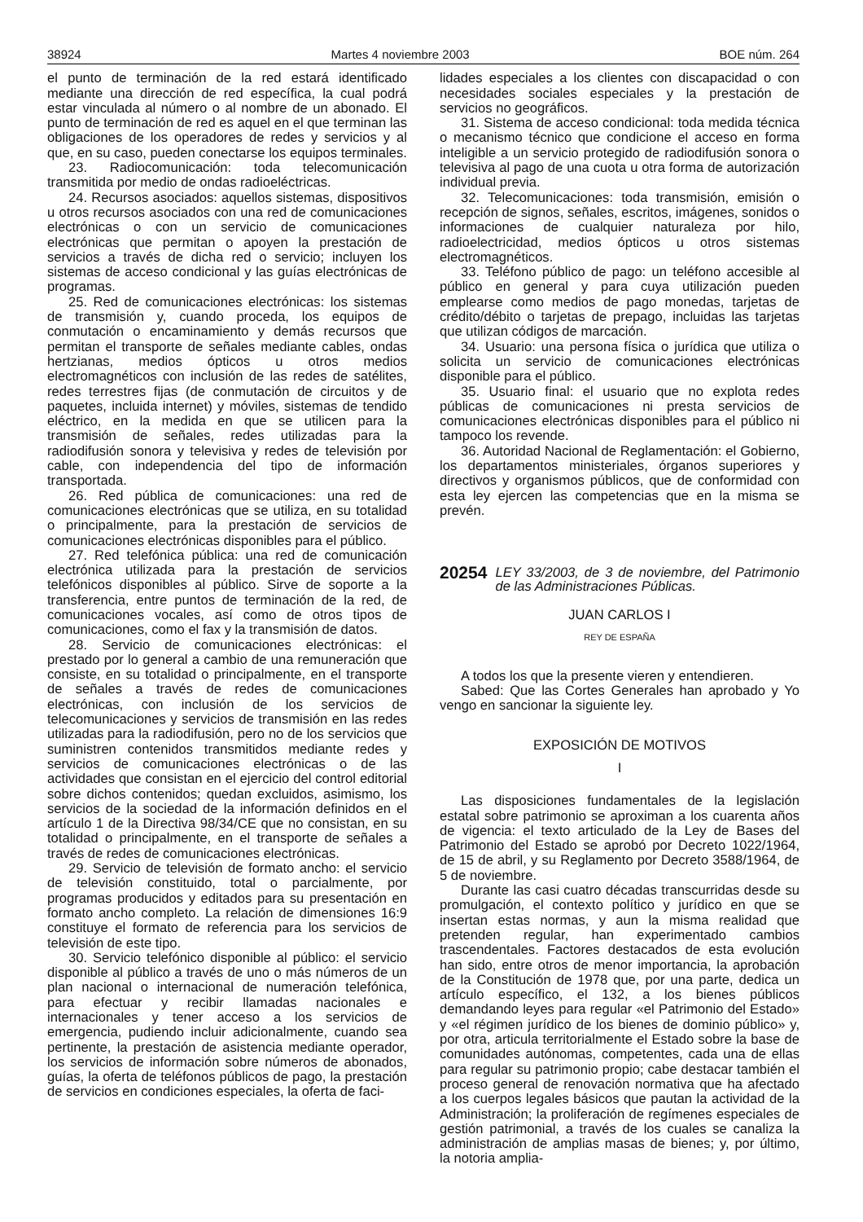38924 Martes 4 noviembre 2003 BOE núm. 264
el punto de terminación de la red estará identificado mediante una dirección de red específica, la cual podrá estar vinculada al número o al nombre de un abonado. El punto de terminación de red es aquel en el que terminan las obligaciones de los operadores de redes y servicios y al que, en su caso, pueden conectarse los equipos terminales.
23. Radiocomunicación: toda telecomunicación transmitida por medio de ondas radioeléctricas.
24. Recursos asociados: aquellos sistemas, dispositivos u otros recursos asociados con una red de comunicaciones electrónicas o con un servicio de comunicaciones electrónicas que permitan o apoyen la prestación de servicios a través de dicha red o servicio; incluyen los sistemas de acceso condicional y las guías electrónicas de programas.
25. Red de comunicaciones electrónicas: los sistemas de transmisión y, cuando proceda, los equipos de conmutación o encaminamiento y demás recursos que permitan el transporte de señales mediante cables, ondas hertzianas, medios ópticos u otros medios electromagnéticos con inclusión de las redes de satélites, redes terrestres fijas (de conmutación de circuitos y de paquetes, incluida internet) y móviles, sistemas de tendido eléctrico, en la medida en que se utilicen para la transmisión de señales, redes utilizadas para la radiodifusión sonora y televisiva y redes de televisión por cable, con independencia del tipo de información transportada.
26. Red pública de comunicaciones: una red de comunicaciones electrónicas que se utiliza, en su totalidad o principalmente, para la prestación de servicios de comunicaciones electrónicas disponibles para el público.
27. Red telefónica pública: una red de comunicación electrónica utilizada para la prestación de servicios telefónicos disponibles al público. Sirve de soporte a la transferencia, entre puntos de terminación de la red, de comunicaciones vocales, así como de otros tipos de comunicaciones, como el fax y la transmisión de datos.
28. Servicio de comunicaciones electrónicas: el prestado por lo general a cambio de una remuneración que consiste, en su totalidad o principalmente, en el transporte de señales a través de redes de comunicaciones electrónicas, con inclusión de los servicios de telecomunicaciones y servicios de transmisión en las redes utilizadas para la radiodifusión, pero no de los servicios que suministren contenidos transmitidos mediante redes y servicios de comunicaciones electrónicas o de las actividades que consistan en el ejercicio del control editorial sobre dichos contenidos; quedan excluidos, asimismo, los servicios de la sociedad de la información definidos en el artículo 1 de la Directiva 98/34/CE que no consistan, en su totalidad o principalmente, en el transporte de señales a través de redes de comunicaciones electrónicas.
29. Servicio de televisión de formato ancho: el servicio de televisión constituido, total o parcialmente, por programas producidos y editados para su presentación en formato ancho completo. La relación de dimensiones 16:9 constituye el formato de referencia para los servicios de televisión de este tipo.
30. Servicio telefónico disponible al público: el servicio disponible al público a través de uno o más números de un plan nacional o internacional de numeración telefónica, para efectuar y recibir llamadas nacionales e internacionales y tener acceso a los servicios de emergencia, pudiendo incluir adicionalmente, cuando sea pertinente, la prestación de asistencia mediante operador, los servicios de información sobre números de abonados, guías, la oferta de teléfonos públicos de pago, la prestación de servicios en condiciones especiales, la oferta de faci-
lidades especiales a los clientes con discapacidad o con necesidades sociales especiales y la prestación de servicios no geográficos.
31. Sistema de acceso condicional: toda medida técnica o mecanismo técnico que condicione el acceso en forma inteligible a un servicio protegido de radiodifusión sonora o televisiva al pago de una cuota u otra forma de autorización individual previa.
32. Telecomunicaciones: toda transmisión, emisión o recepción de signos, señales, escritos, imágenes, sonidos o informaciones de cualquier naturaleza por hilo, radioelectricidad, medios ópticos u otros sistemas electromagnéticos.
33. Teléfono público de pago: un teléfono accesible al público en general y para cuya utilización pueden emplearse como medios de pago monedas, tarjetas de crédito/débito o tarjetas de prepago, incluidas las tarjetas que utilizan códigos de marcación.
34. Usuario: una persona física o jurídica que utiliza o solicita un servicio de comunicaciones electrónicas disponible para el público.
35. Usuario final: el usuario que no explota redes públicas de comunicaciones ni presta servicios de comunicaciones electrónicas disponibles para el público ni tampoco los revende.
36. Autoridad Nacional de Reglamentación: el Gobierno, los departamentos ministeriales, órganos superiores y directivos y organismos públicos, que de conformidad con esta ley ejercen las competencias que en la misma se prevén.
20254 LEY 33/2003, de 3 de noviembre, del Patrimonio de las Administraciones Públicas.
JUAN CARLOS I
REY DE ESPAÑA
A todos los que la presente vieren y entendieren.
Sabed: Que las Cortes Generales han aprobado y Yo vengo en sancionar la siguiente ley.
EXPOSICIÓN DE MOTIVOS
I
Las disposiciones fundamentales de la legislación estatal sobre patrimonio se aproximan a los cuarenta años de vigencia: el texto articulado de la Ley de Bases del Patrimonio del Estado se aprobó por Decreto 1022/1964, de 15 de abril, y su Reglamento por Decreto 3588/1964, de 5 de noviembre.
Durante las casi cuatro décadas transcurridas desde su promulgación, el contexto político y jurídico en que se insertan estas normas, y aun la misma realidad que pretenden regular, han experimentado cambios trascendentales. Factores destacados de esta evolución han sido, entre otros de menor importancia, la aprobación de la Constitución de 1978 que, por una parte, dedica un artículo específico, el 132, a los bienes públicos demandando leyes para regular «el Patrimonio del Estado» y «el régimen jurídico de los bienes de dominio público» y, por otra, articula territorialmente el Estado sobre la base de comunidades autónomas, competentes, cada una de ellas para regular su patrimonio propio; cabe destacar también el proceso general de renovación normativa que ha afectado a los cuerpos legales básicos que pautan la actividad de la Administración; la proliferación de regímenes especiales de gestión patrimonial, a través de los cuales se canaliza la administración de amplias masas de bienes; y, por último, la notoria amplia-